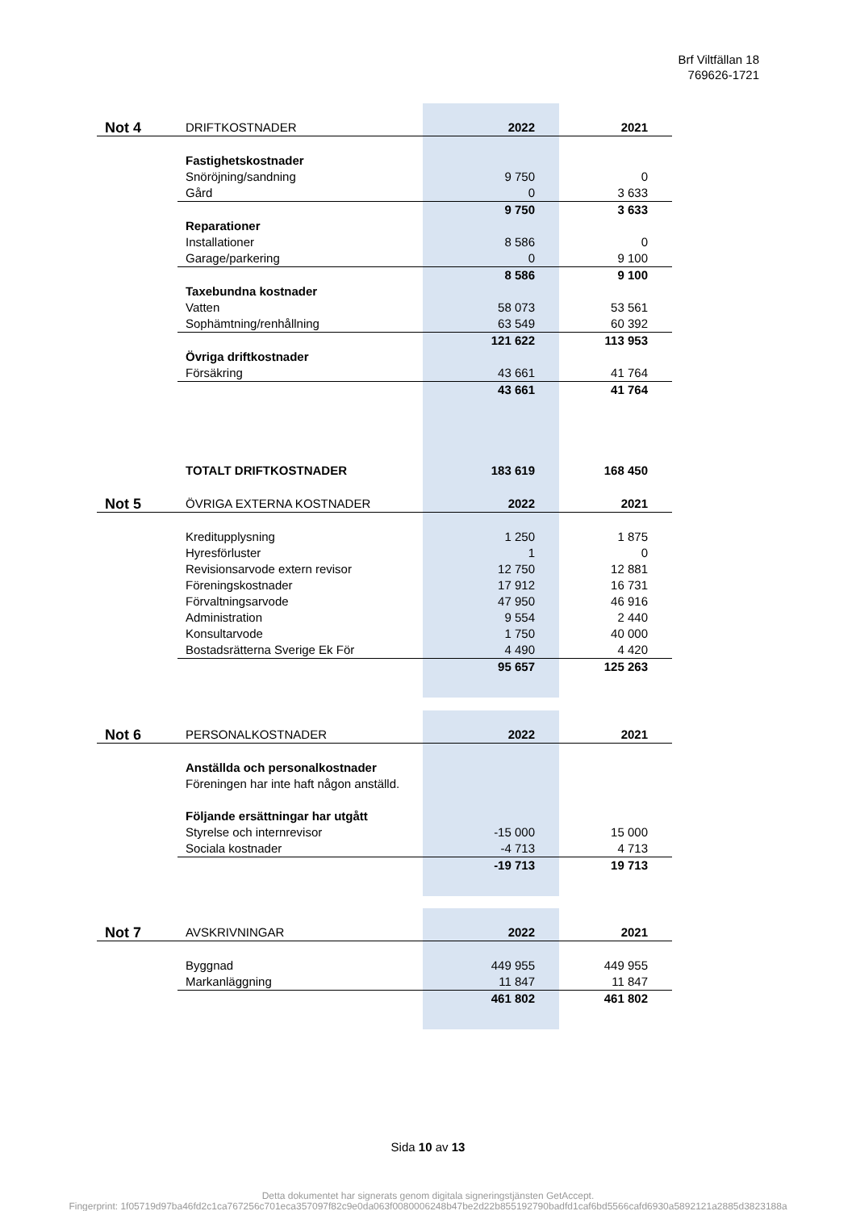Brf Viltfällan 18
769626-1721
| Not 4 | DRIFTKOSTNADER | 2022 | 2021 |
| | Fastighetskostnader | | |
| | Snöröjning/sandning | 9 750 | 0 |
| | Gård | 0 | 3 633 |
| | | 9 750 | 3 633 |
| | Reparationer | | |
| | Installationer | 8 586 | 0 |
| | Garage/parkering | 0 | 9 100 |
| | | 8 586 | 9 100 |
| | Taxebundna kostnader | | |
| | Vatten | 58 073 | 53 561 |
| | Sophämtning/renhållning | 63 549 | 60 392 |
| | | 121 622 | 113 953 |
| | Övriga driftkostnader | | |
| | Försäkring | 43 661 | 41 764 |
| | | 43 661 | 41 764 |
| | TOTALT DRIFTKOSTNADER | 183 619 | 168 450 |
| Not 5 | ÖVRIGA EXTERNA KOSTNADER | 2022 | 2021 |
| | Kreditupplysning | 1 250 | 1 875 |
| | Hyresförluster | 1 | 0 |
| | Revisionsarvode extern revisor | 12 750 | 12 881 |
| | Föreningskostnader | 17 912 | 16 731 |
| | Förvaltningsarvode | 47 950 | 46 916 |
| | Administration | 9 554 | 2 440 |
| | Konsultarvode | 1 750 | 40 000 |
| | Bostadsrätterna Sverige Ek För | 4 490 | 4 420 |
| | | 95 657 | 125 263 |
| Not 6 | PERSONALKOSTNADER | 2022 | 2021 |
| | Anställda och personalkostnader | | |
| | Föreningen har inte haft någon anställd. | | |
| | Följande ersättningar har utgått | | |
| | Styrelse och internrevisor | -15 000 | 15 000 |
| | Sociala kostnader | -4 713 | 4 713 |
| | | -19 713 | 19 713 |
| Not 7 | AVSKRIVNINGAR | 2022 | 2021 |
| | Byggnad | 449 955 | 449 955 |
| | Markanläggning | 11 847 | 11 847 |
| | | 461 802 | 461 802 |
Sida 10 av 13
Detta dokumentet har signerats genom digitala signeringstjänsten GetAccept.
Fingerprint: 1f05719d97ba46fd2c1ca767256c701eca357097f82c9e0da063f0080006248b47be2d22b855192790badfd1caf6bd5566cafd6930a5892121a2885d3823188a